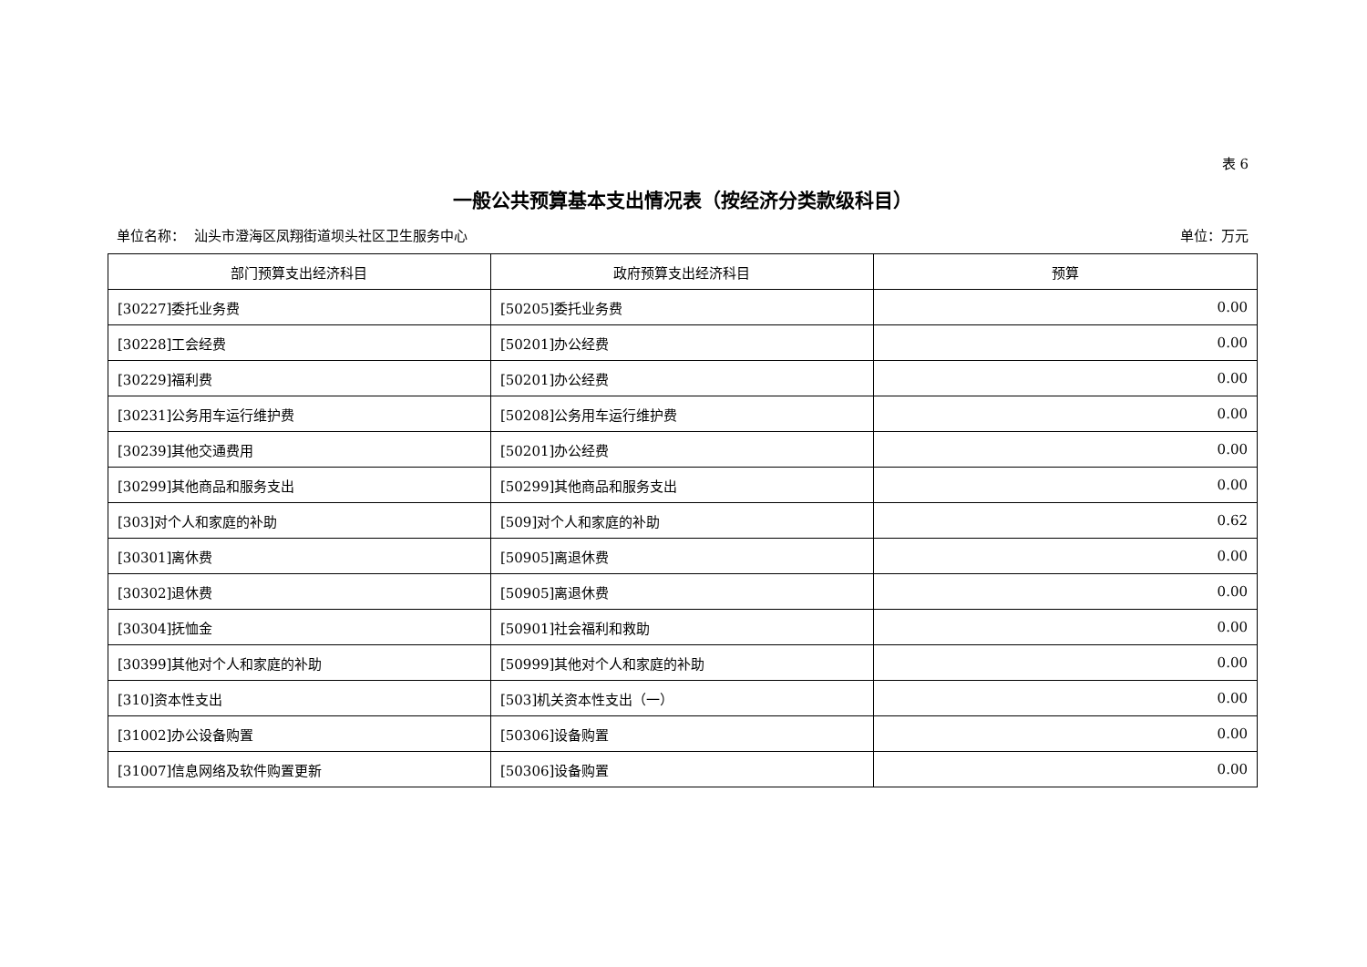表 6
一般公共预算基本支出情况表（按经济分类款级科目）
单位名称： 汕头市澄海区凤翔街道坝头社区卫生服务中心 单位：万元
| 部门预算支出经济科目 | 政府预算支出经济科目 | 预算 |
| --- | --- | --- |
| [30227]委托业务费 | [50205]委托业务费 | 0.00 |
| [30228]工会经费 | [50201]办公经费 | 0.00 |
| [30229]福利费 | [50201]办公经费 | 0.00 |
| [30231]公务用车运行维护费 | [50208]公务用车运行维护费 | 0.00 |
| [30239]其他交通费用 | [50201]办公经费 | 0.00 |
| [30299]其他商品和服务支出 | [50299]其他商品和服务支出 | 0.00 |
| [303]对个人和家庭的补助 | [509]对个人和家庭的补助 | 0.62 |
| [30301]离休费 | [50905]离退休费 | 0.00 |
| [30302]退休费 | [50905]离退休费 | 0.00 |
| [30304]抚恤金 | [50901]社会福利和救助 | 0.00 |
| [30399]其他对个人和家庭的补助 | [50999]其他对个人和家庭的补助 | 0.00 |
| [310]资本性支出 | [503]机关资本性支出（一） | 0.00 |
| [31002]办公设备购置 | [50306]设备购置 | 0.00 |
| [31007]信息网络及软件购置更新 | [50306]设备购置 | 0.00 |